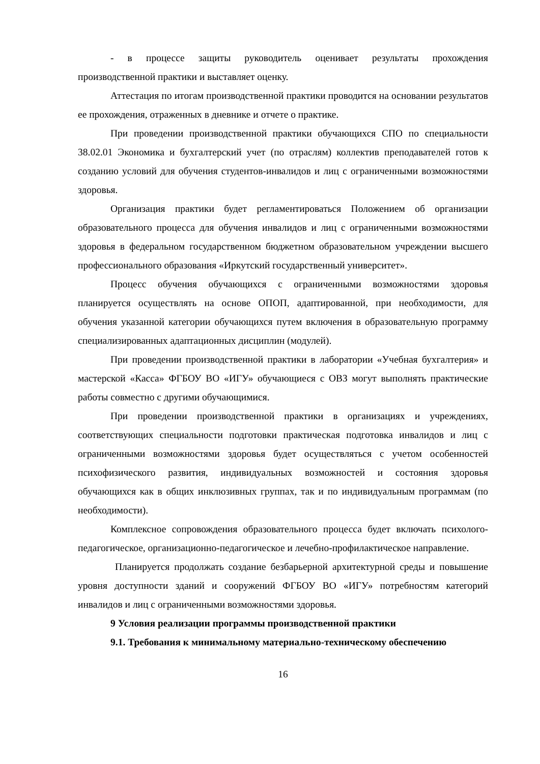- в процессе защиты руководитель оценивает результаты прохождения производственной практики и выставляет оценку.
Аттестация по итогам производственной практики проводится на основании результатов ее прохождения, отраженных в дневнике и отчете о практике.
При проведении производственной практики обучающихся СПО по специальности 38.02.01 Экономика и бухгалтерский учет (по отраслям) коллектив преподавателей готов к созданию условий для обучения студентов-инвалидов и лиц с ограниченными возможностями здоровья.
Организация практики будет регламентироваться Положением об организации образовательного процесса для обучения инвалидов и лиц с ограниченными возможностями здоровья в федеральном государственном бюджетном образовательном учреждении высшего профессионального образования «Иркутский государственный университет».
Процесс обучения обучающихся с ограниченными возможностями здоровья планируется осуществлять на основе ОПОП, адаптированной, при необходимости, для обучения указанной категории обучающихся путем включения в образовательную программу специализированных адаптационных дисциплин (модулей).
При проведении производственной практики в лаборатории «Учебная бухгалтерия» и мастерской «Касса» ФГБОУ ВО «ИГУ» обучающиеся с ОВЗ могут выполнять практические работы совместно с другими обучающимися.
При проведении производственной практики в организациях и учреждениях, соответствующих специальности подготовки практическая подготовка инвалидов и лиц с ограниченными возможностями здоровья будет осуществляться с учетом особенностей психофизического развития, индивидуальных возможностей и состояния здоровья обучающихся как в общих инклюзивных группах, так и по индивидуальным программам (по необходимости).
Комплексное сопровождения образовательного процесса будет включать психолого-педагогическое, организационно-педагогическое и лечебно-профилактическое направление.
Планируется продолжать создание безбарьерной архитектурной среды и повышение уровня доступности зданий и сооружений ФГБОУ ВО «ИГУ» потребностям категорий инвалидов и лиц с ограниченными возможностями здоровья.
9 Условия реализации программы производственной практики
9.1. Требования к минимальному материально-техническому обеспечению
16